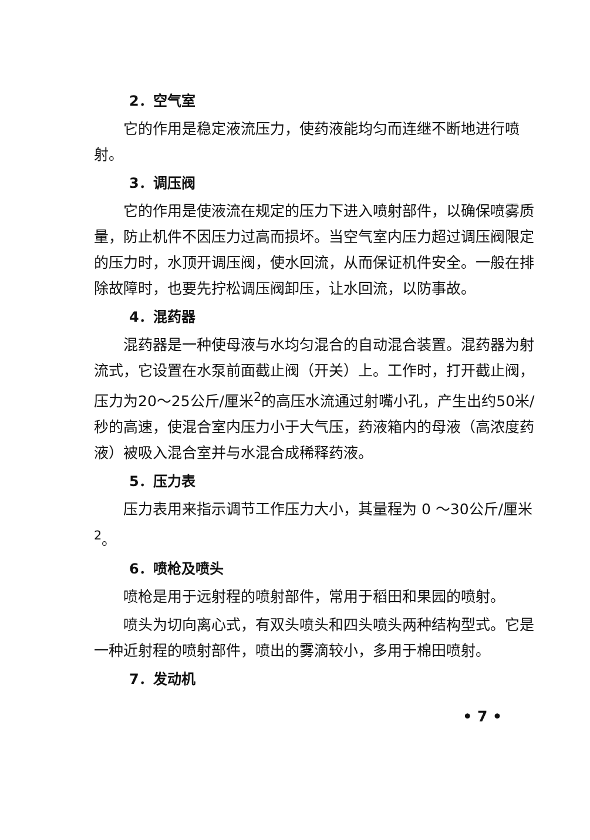2．空气室
它的作用是稳定液流压力，使药液能均匀而连继不断地进行喷射。
3．调压阀
它的作用是使液流在规定的压力下进入喷射部件，以确保喷雾质量，防止机件不因压力过高而损坏。当空气室内压力超过调压阀限定的压力时，水顶开调压阀，使水回流，从而保证机件安全。一般在排除故障时，也要先拧松调压阀卸压，让水回流，以防事故。
4．混药器
混药器是一种使母液与水均匀混合的自动混合装置。混药器为射流式，它设置在水泵前面截止阀（开关）上。工作时，打开截止阀，压力为20～25公斤/厘米<sup>2</sup>的高压水流通过射嘴小孔，产生出约50米/秒的高速，使混合室内压力小于大气压，药液箱内的母液（高浓度药液）被吸入混合室并与水混合成稀释药液。
5．压力表
压力表用来指示调节工作压力大小，其量程为 0 ～30公斤/厘米<sup>2</sup>。
6．喷枪及喷头
喷枪是用于远射程的喷射部件，常用于稻田和果园的喷射。
喷头为切向离心式，有双头喷头和四头喷头两种结构型式。它是一种近射程的喷射部件，喷出的雾滴较小，多用于棉田喷射。
7．发动机
• 7 •